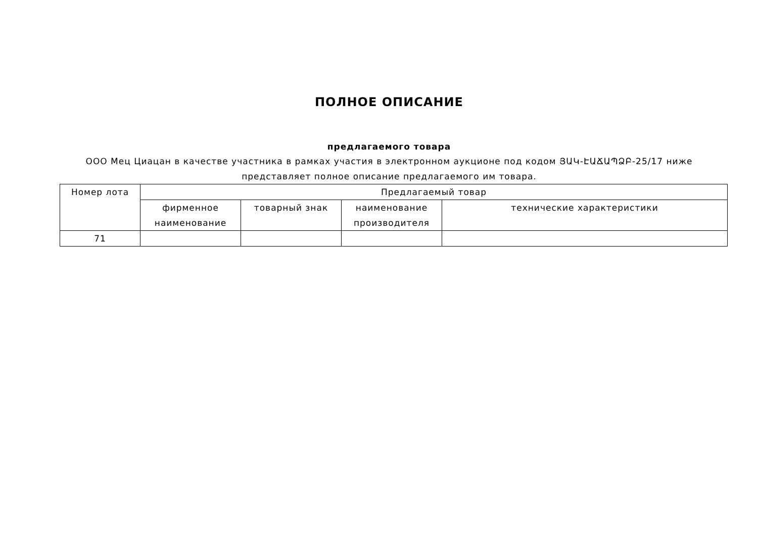ПОЛНОЕ ОПИСАНИЕ
предлагаемого товара
ООО Мец Циацан в качестве участника в рамках участия в электронном аукционе под кодом ՅԱԿ-ԷԱՃԱՊՁԲ-25/17 ниже представляет полное описание предлагаемого им товара.
| Номер лота | Предлагаемый товар | | | |
| --- | --- | --- | --- | --- |
| | фирменное наименование | товарный знак | наименование производителя | технические характеристики |
| 71 | | | | |